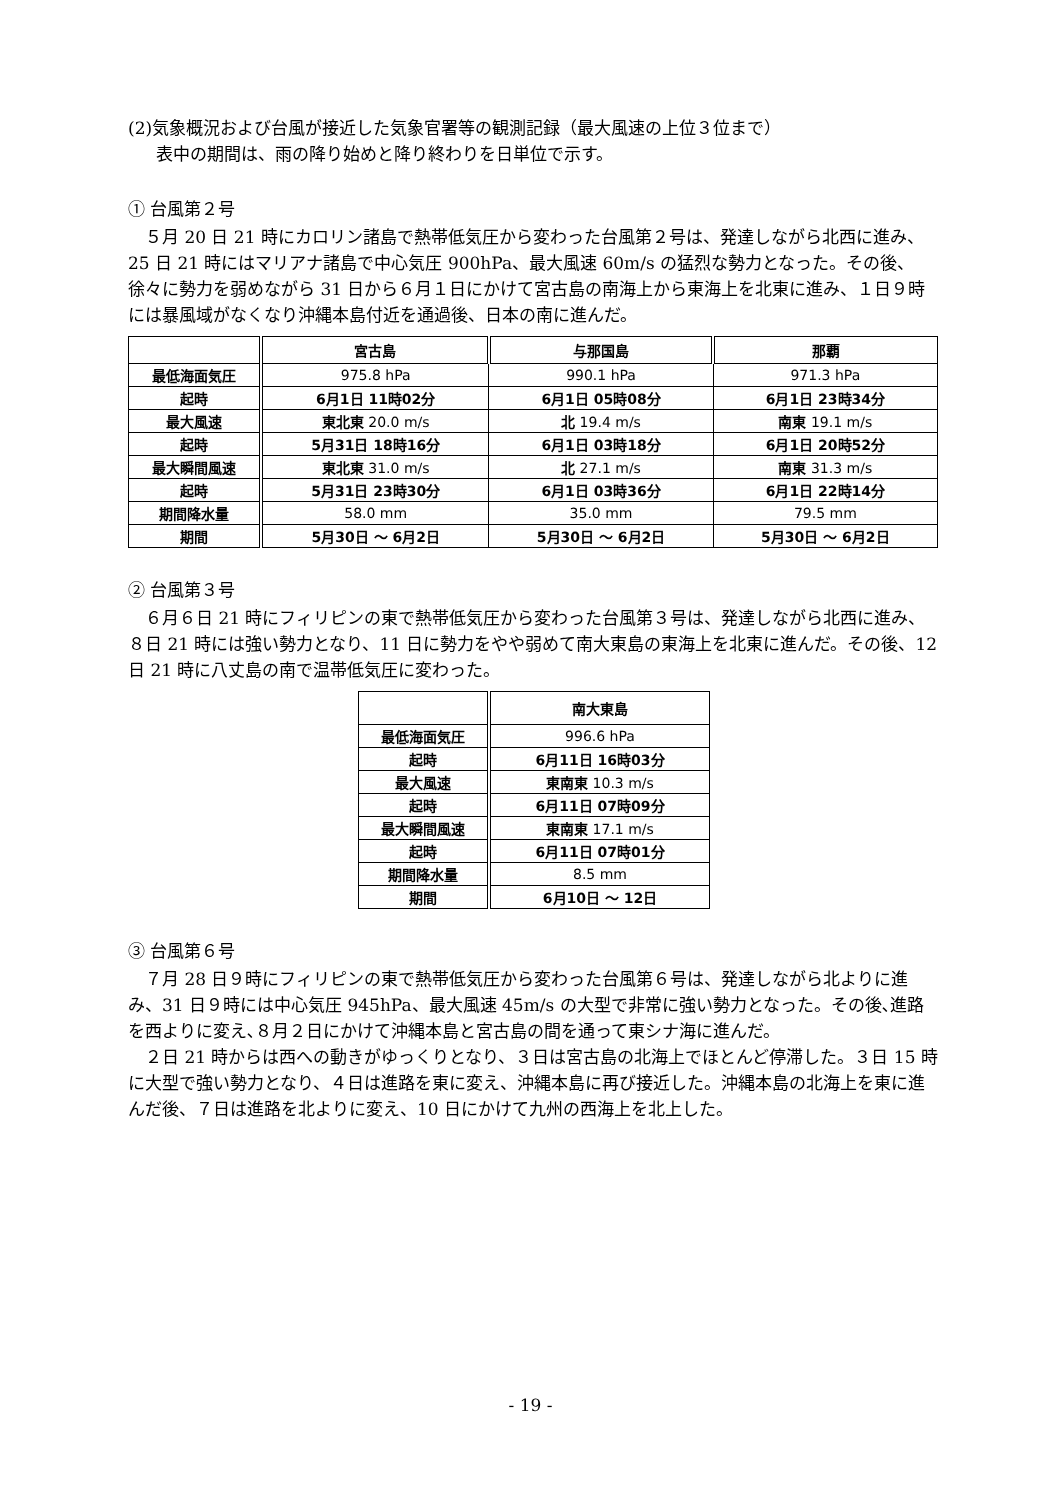(2)気象概況および台風が接近した気象官署等の観測記録（最大風速の上位３位まで）
表中の期間は、雨の降り始めと降り終わりを日単位で示す。
① 台風第２号
５月 20 日 21 時にカロリン諸島で熱帯低気圧から変わった台風第２号は、発達しながら北西に進み、25 日 21 時にはマリアナ諸島で中心気圧 900hPa、最大風速 60m/s の猛烈な勢力となった。その後、徐々に勢力を弱めながら 31 日から６月１日にかけて宮古島の南海上から東海上を北東に進み、１日９時には暴風域がなくなり沖縄本島付近を通過後、日本の南に進んだ。
| | 宮古島 | 与那国島 | 那覇 |
| 最低海面気圧 | 975.8 hPa | 990.1 hPa | 971.3 hPa |
| 起時 | 6月1日 11時02分 | 6月1日 05時08分 | 6月1日 23時34分 |
| 最大風速 | 東北東 20.0 m/s | 北 19.4 m/s | 南東 19.1 m/s |
| 起時 | 5月31日 18時16分 | 6月1日 03時18分 | 6月1日 20時52分 |
| 最大瞬間風速 | 東北東 31.0 m/s | 北 27.1 m/s | 南東 31.3 m/s |
| 起時 | 5月31日 23時30分 | 6月1日 03時36分 | 6月1日 22時14分 |
| 期間降水量 | 58.0 mm | 35.0 mm | 79.5 mm |
| 期間 | 5月30日 ～ 6月2日 | 5月30日 ～ 6月2日 | 5月30日 ～ 6月2日 |
② 台風第３号
６月６日 21 時にフィリピンの東で熱帯低気圧から変わった台風第３号は、発達しながら北西に進み、８日 21 時には強い勢力となり、11 日に勢力をやや弱めて南大東島の東海上を北東に進んだ。その後、12 日 21 時に八丈島の南で温帯低気圧に変わった。
| | 南大東島 |
| 最低海面気圧 | 996.6 hPa |
| 起時 | 6月11日 16時03分 |
| 最大風速 | 東南東 10.3 m/s |
| 起時 | 6月11日 07時09分 |
| 最大瞬間風速 | 東南東 17.1 m/s |
| 起時 | 6月11日 07時01分 |
| 期間降水量 | 8.5 mm |
| 期間 | 6月10日 ～ 12日 |
③ 台風第６号
７月 28 日９時にフィリピンの東で熱帯低気圧から変わった台風第６号は、発達しながら北よりに進み、31 日９時には中心気圧 945hPa、最大風速 45m/s の大型で非常に強い勢力となった。その後､進路を西よりに変え､８月２日にかけて沖縄本島と宮古島の間を通って東シナ海に進んだ。
２日 21 時からは西への動きがゆっくりとなり、３日は宮古島の北海上でほとんど停滞した。３日 15 時に大型で強い勢力となり、４日は進路を東に変え、沖縄本島に再び接近した。沖縄本島の北海上を東に進んだ後、７日は進路を北よりに変え、10 日にかけて九州の西海上を北上した。
- 19 -